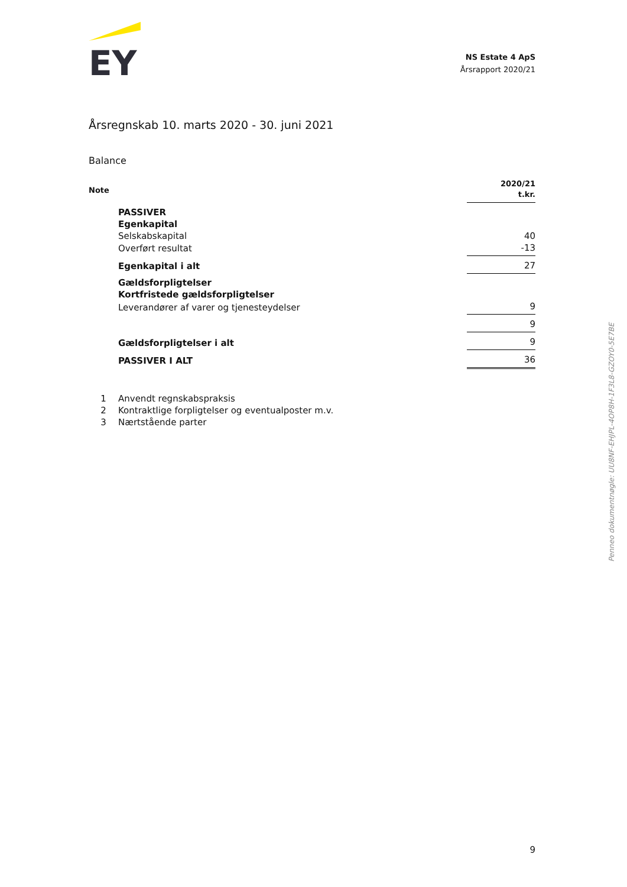EY
NS Estate 4 ApS
Årsrapport 2020/21
Årsregnskab 10. marts 2020 - 30. juni 2021
Balance
| Note | | 2020/21 t.kr. |
| | PASSIVER | |
| | Egenkapital | |
| | Selskabskapital | 40 |
| | Overført resultat | -13 |
| | Egenkapital i alt | 27 |
| | Gældsforpligtelser | |
| | Kortfristede gældsforpligtelser | |
| | Leverandører af varer og tjenesteydelser | 9 |
| | | 9 |
| | Gældsforpligtelser i alt | 9 |
| | PASSIVER I ALT | 36 |
| 1 | Anvendt regnskabspraksis |
| 2 | Kontraktlige forpligtelser og eventualposter m.v. |
| 3 | Nærtstående parter |
Penneo dokumentnøgle: UU8NF-EHJPL-4OP8H-1F3L8-GZOY0-5E7BE
9